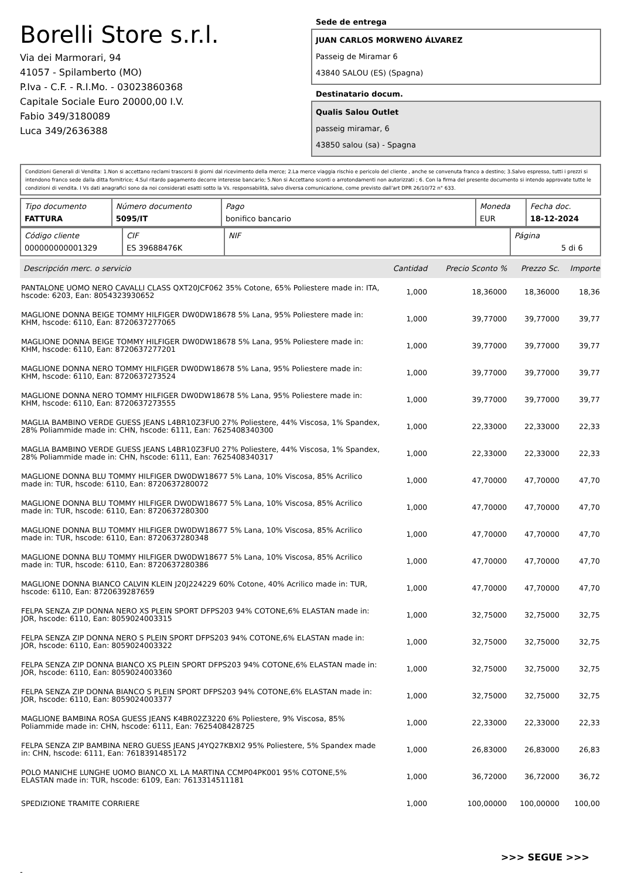Borelli Store s.r.l.
Via dei Marmorari, 94
41057 - Spilamberto (MO)
P.Iva - C.F. - R.I.Mo. - 03023860368
Capitale Sociale Euro 20000,00 I.V.
Fabio 349/3180089
Luca 349/2636388
Sede de entrega
JUAN CARLOS MORWENO ÁLVAREZ
Passeig de Miramar 6
43840 SALOU (ES) (Spagna)
Destinatario docum.
Qualis Salou Outlet
passeig miramar, 6
43850 salou (sa) - Spagna
Condizioni Generali di Vendita: 1.Non si accettano reclami trascorsi 8 giorni dal ricevimento della merce; 2.La merce viaggia rischio e pericolo del cliente , anche se convenuta franco a destino; 3.Salvo espresso, tutti i prezzi si intendono franco sede dalla ditta fornitrice; 4.Sul ritardo pagamento decorre interesse bancario; 5.Non si Accettano sconti o arrotondamenti non autorizzati ; 6. Con la firma del presente documento si intendo approvate tutte le condizioni di vendita. I Vs dati anagrafici sono da noi considerati esatti sotto la Vs. responsabilità, salvo diversa comunicazione, come previsto dall'art DPR 26/10/72 n° 633.
| Tipo documento FATTURA | Número documento 5095/IT | Pago bonifico bancario | Moneda EUR | Fecha doc. 18-12-2024 |
| Código cliente 000000000001329 | CIF ES 39688476K | NIF | Página 5 di 6 |
| Descripción merc. o servicio | Cantidad | Precio Sconto % | Prezzo Sc. | Importe |
| --- | --- | --- | --- | --- |
| PANTALONE UOMO NERO CAVALLI CLASS QXT20JCF062 35% Cotone, 65% Poliestere made in: ITA, hscode: 6203, Ean: 8054323930652 | 1,000 | 18,36000 | 18,36000 | 18,36 |
| MAGLIONE DONNA BEIGE TOMMY HILFIGER DW0DW18678 5% Lana, 95% Poliestere made in: KHM, hscode: 6110, Ean: 8720637277065 | 1,000 | 39,77000 | 39,77000 | 39,77 |
| MAGLIONE DONNA BEIGE TOMMY HILFIGER DW0DW18678 5% Lana, 95% Poliestere made in: KHM, hscode: 6110, Ean: 8720637277201 | 1,000 | 39,77000 | 39,77000 | 39,77 |
| MAGLIONE DONNA NERO TOMMY HILFIGER DW0DW18678 5% Lana, 95% Poliestere made in: KHM, hscode: 6110, Ean: 8720637273524 | 1,000 | 39,77000 | 39,77000 | 39,77 |
| MAGLIONE DONNA NERO TOMMY HILFIGER DW0DW18678 5% Lana, 95% Poliestere made in: KHM, hscode: 6110, Ean: 8720637273555 | 1,000 | 39,77000 | 39,77000 | 39,77 |
| MAGLIA BAMBINO VERDE GUESS JEANS L4BR10Z3FU0 27% Poliestere, 44% Viscosa, 1% Spandex, 28% Poliammide made in: CHN, hscode: 6111, Ean: 7625408340300 | 1,000 | 22,33000 | 22,33000 | 22,33 |
| MAGLIA BAMBINO VERDE GUESS JEANS L4BR10Z3FU0 27% Poliestere, 44% Viscosa, 1% Spandex, 28% Poliammide made in: CHN, hscode: 6111, Ean: 7625408340317 | 1,000 | 22,33000 | 22,33000 | 22,33 |
| MAGLIONE DONNA BLU TOMMY HILFIGER DW0DW18677 5% Lana, 10% Viscosa, 85% Acrilico made in: TUR, hscode: 6110, Ean: 8720637280072 | 1,000 | 47,70000 | 47,70000 | 47,70 |
| MAGLIONE DONNA BLU TOMMY HILFIGER DW0DW18677 5% Lana, 10% Viscosa, 85% Acrilico made in: TUR, hscode: 6110, Ean: 8720637280300 | 1,000 | 47,70000 | 47,70000 | 47,70 |
| MAGLIONE DONNA BLU TOMMY HILFIGER DW0DW18677 5% Lana, 10% Viscosa, 85% Acrilico made in: TUR, hscode: 6110, Ean: 8720637280348 | 1,000 | 47,70000 | 47,70000 | 47,70 |
| MAGLIONE DONNA BLU TOMMY HILFIGER DW0DW18677 5% Lana, 10% Viscosa, 85% Acrilico made in: TUR, hscode: 6110, Ean: 8720637280386 | 1,000 | 47,70000 | 47,70000 | 47,70 |
| MAGLIONE DONNA BIANCO CALVIN KLEIN J20J224229 60% Cotone, 40% Acrilico made in: TUR, hscode: 6110, Ean: 8720639287659 | 1,000 | 47,70000 | 47,70000 | 47,70 |
| FELPA SENZA ZIP DONNA NERO XS PLEIN SPORT DFPS203 94% COTONE,6% ELASTAN made in: JOR, hscode: 6110, Ean: 8059024003315 | 1,000 | 32,75000 | 32,75000 | 32,75 |
| FELPA SENZA ZIP DONNA NERO S PLEIN SPORT DFPS203 94% COTONE,6% ELASTAN made in: JOR, hscode: 6110, Ean: 8059024003322 | 1,000 | 32,75000 | 32,75000 | 32,75 |
| FELPA SENZA ZIP DONNA BIANCO XS PLEIN SPORT DFPS203 94% COTONE,6% ELASTAN made in: JOR, hscode: 6110, Ean: 8059024003360 | 1,000 | 32,75000 | 32,75000 | 32,75 |
| FELPA SENZA ZIP DONNA BIANCO S PLEIN SPORT DFPS203 94% COTONE,6% ELASTAN made in: JOR, hscode: 6110, Ean: 8059024003377 | 1,000 | 32,75000 | 32,75000 | 32,75 |
| MAGLIONE BAMBINA ROSA GUESS JEANS K4BR02Z3220 6% Poliestere, 9% Viscosa, 85% Poliammide made in: CHN, hscode: 6111, Ean: 7625408428725 | 1,000 | 22,33000 | 22,33000 | 22,33 |
| FELPA SENZA ZIP BAMBINA NERO GUESS JEANS J4YQ27KBXI2 95% Poliestere, 5% Spandex made in: CHN, hscode: 6111, Ean: 7618391485172 | 1,000 | 26,83000 | 26,83000 | 26,83 |
| POLO MANICHE LUNGHE UOMO BIANCO XL LA MARTINA CCMP04PK001 95% COTONE,5% ELASTAN made in: TUR, hscode: 6109, Ean: 7613314511181 | 1,000 | 36,72000 | 36,72000 | 36,72 |
| SPEDIZIONE TRAMITE CORRIERE | 1,000 | 100,00000 | 100,00000 | 100,00 |
>>> SEGUE >>>
-